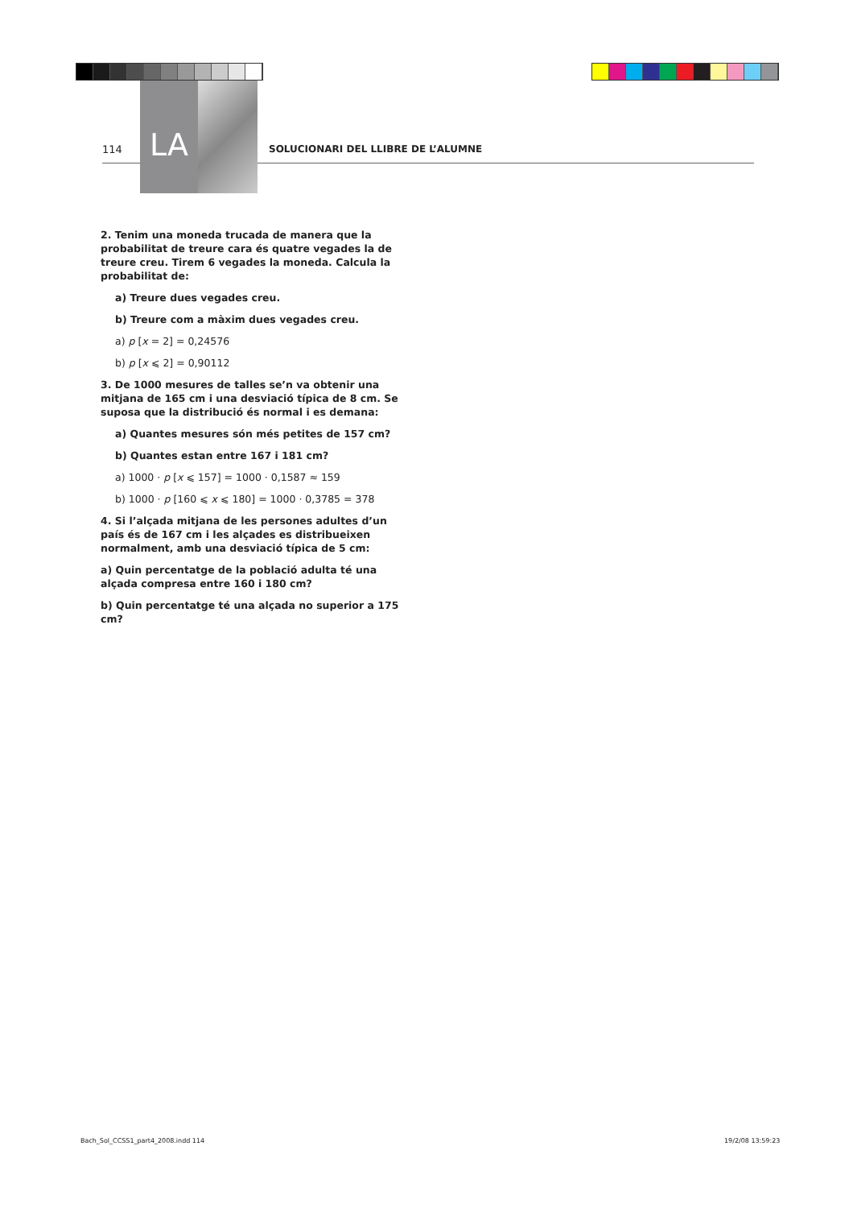114
LA
SOLUCIONARI DEL LLIBRE DE L’ALUMNE
2. Tenim una moneda trucada de manera que la probabilitat de treure cara és quatre vegades la de treure creu. Tirem 6 vegades la moneda. Calcula la probabilitat de:
a) Treure dues vegades creu.
b) Treure com a màxim dues vegades creu.
a) p [x = 2] = 0,24576
b) p [x ⩽ 2] = 0,90112
3. De 1000 mesures de talles se’n va obtenir una mitjana de 165 cm i una desviació típica de 8 cm. Se suposa que la distribució és normal i es demana:
a) Quantes mesures són més petites de 157 cm?
b) Quantes estan entre 167 i 181 cm?
a) 1000 · p [x ⩽ 157] = 1000 · 0,1587 ≈ 159
b) 1000 · p [160 ⩽ x ⩽ 180] = 1000 · 0,3785 = 378
4. Si l’alçada mitjana de les persones adultes d’un país és de 167 cm i les alçades es distribueixen normalment, amb una desviació típica de 5 cm:
a) Quin percentatge de la població adulta té una alçada compresa entre 160 i 180 cm?
b) Quin percentatge té una alçada no superior a 175 cm?
Bach_Sol_CCSS1_part4_2008.indd 114 19/2/08 13:59:23